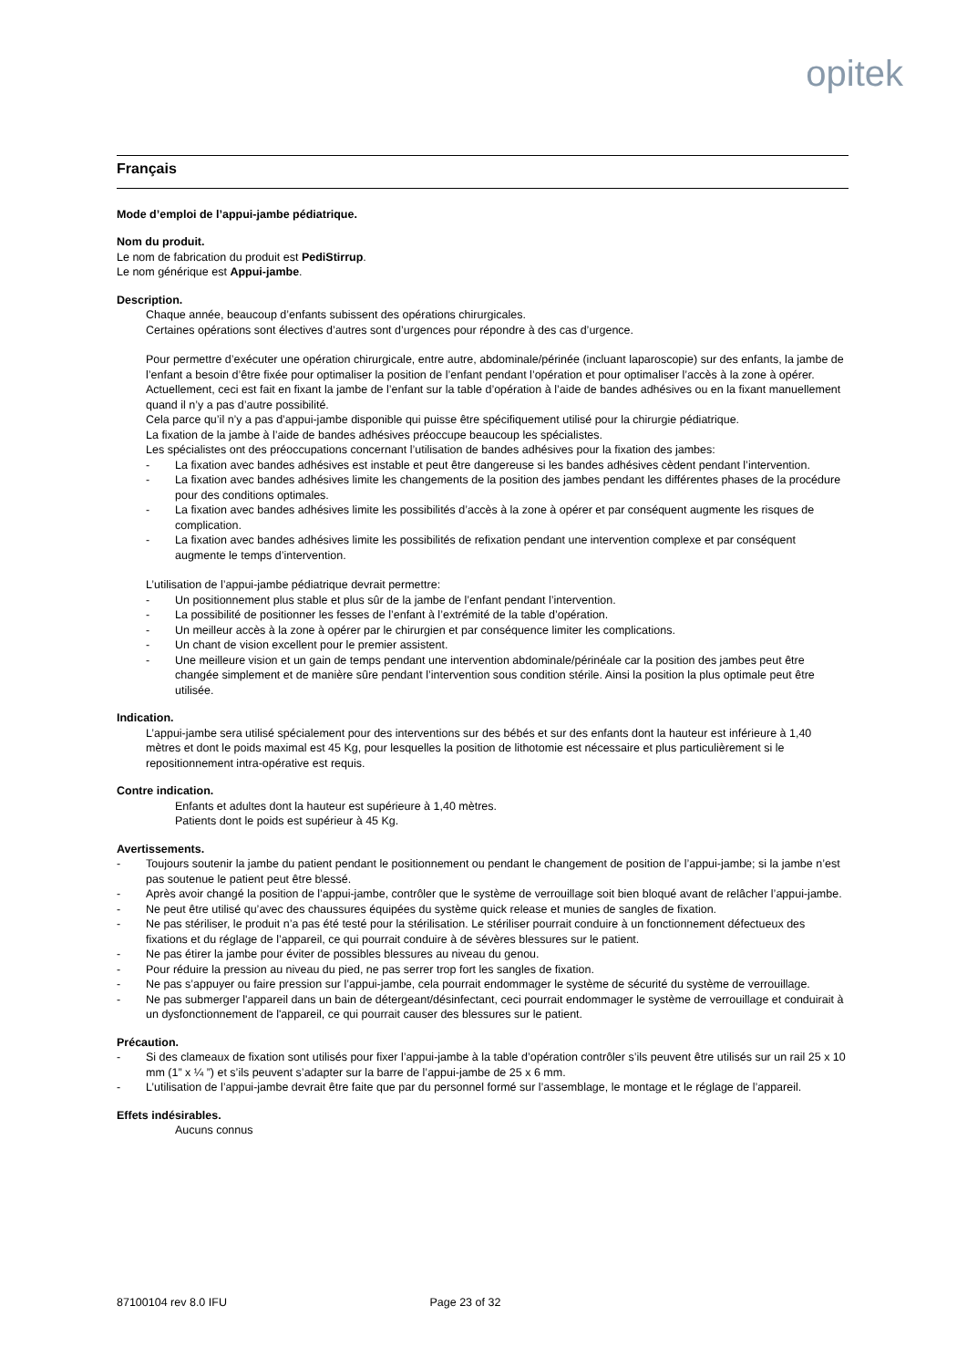opitek
Français
Mode d’emploi de l’appui-jambe pédiatrique.
Nom du produit.
Le nom de fabrication du produit est PediStirrup.
Le nom générique est Appui-jambe.
Description.
Chaque année, beaucoup d’enfants subissent des opérations chirurgicales.
Certaines opérations sont électives d’autres sont d’urgences pour répondre à des cas d’urgence.
Pour permettre d’exécuter une opération chirurgicale, entre autre, abdominale/périnée (incluant laparoscopie) sur des enfants, la jambe de l’enfant a besoin d’être fixée pour optimaliser la position de l’enfant pendant l’opération et pour optimaliser l’accès à la zone à opérer. Actuellement, ceci est fait en fixant la jambe de l’enfant sur la table d’opération à l’aide de bandes adhésives ou en la fixant manuellement quand il n’y a pas d’autre possibilité.
Cela parce qu’il n’y a pas d’appui-jambe disponible qui puisse être spécifiquement utilisé pour la chirurgie pédiatrique.
La fixation de la jambe à l’aide de bandes adhésives préoccupe beaucoup les spécialistes.
Les spécialistes ont des préoccupations concernant l’utilisation de bandes adhésives pour la fixation des jambes:
- La fixation avec bandes adhésives est instable et peut être dangereuse si les bandes adhésives cèdent pendant l’intervention.
- La fixation avec bandes adhésives limite les changements de la position des jambes pendant les différentes phases de la procédure pour des conditions optimales.
- La fixation avec bandes adhésives limite les possibilités d’accès à la zone à opérer et par conséquent augmente les risques de complication.
- La fixation avec bandes adhésives limite les possibilités de refixation pendant une intervention complexe et par conséquent augmente le temps d’intervention.
L’utilisation de l’appui-jambe pédiatrique devrait permettre:
- Un positionnement plus stable et plus sûr de la jambe de l’enfant pendant l’intervention.
- La possibilité de positionner les fesses de l’enfant à l’extrémité de la table d’opération.
- Un meilleur accès à la zone à opérer par le chirurgien et par conséquence limiter les complications.
- Un chant de vision excellent pour le premier assistent.
- Une meilleure vision et un gain de temps pendant une intervention abdominale/périnéale car la position des jambes peut être changée simplement et de manière sûre pendant l’intervention sous condition stérile. Ainsi la position la plus optimale peut être utilisée.
Indication.
L’appui-jambe sera utilisé spécialement pour des interventions sur des bébés et sur des enfants dont la hauteur est inférieure à 1,40 mètres et dont le poids maximal est 45 Kg, pour lesquelles la position de lithotomie est nécessaire et plus particulièrement si le repositionnement intra-opérative est requis.
Contre indication.
Enfants et adultes dont la hauteur est supérieure à 1,40 mètres.
Patients dont le poids est supérieur à 45 Kg.
Avertissements.
- Toujours soutenir la jambe du patient pendant le positionnement ou pendant le changement de position de l’appui-jambe; si la jambe n’est pas soutenue le patient peut être blessé.
- Après avoir changé la position de l’appui-jambe, contrôler que le système de verrouillage soit bien bloqué avant de relâcher l’appui-jambe.
- Ne peut être utilisé qu’avec des chaussures équipées du système quick release et munies de sangles de fixation.
- Ne pas stériliser, le produit n’a pas été testé pour la stérilisation. Le stériliser pourrait conduire à un fonctionnement défectueux des fixations et du réglage de l’appareil, ce qui pourrait conduire à de sévères blessures sur le patient.
- Ne pas étirer la jambe pour éviter de possibles blessures au niveau du genou.
- Pour réduire la pression au niveau du pied, ne pas serrer trop fort les sangles de fixation.
- Ne pas s’appuyer ou faire pression sur l’appui-jambe, cela pourrait endommager le système de sécurité du système de verrouillage.
- Ne pas submerger l'appareil dans un bain de détergeant/désinfectant, ceci pourrait endommager le système de verrouillage et conduirait à un dysfonctionnement de l'appareil, ce qui pourrait causer des blessures sur le patient.
Précaution.
- Si des clameaux de fixation sont utilisés pour fixer l’appui-jambe à la table d’opération contrôler s’ils peuvent être utilisés sur un rail 25 x 10 mm (1” x ¼ ”) et s’ils peuvent s’adapter sur la barre de l’appui-jambe de 25 x 6 mm.
- L’utilisation de l’appui-jambe devrait être faite que par du personnel formé sur l’assemblage, le montage et le réglage de l’appareil.
Effets indésirables.
Aucuns connus
87100104 rev 8.0 IFU Page 23 of 32